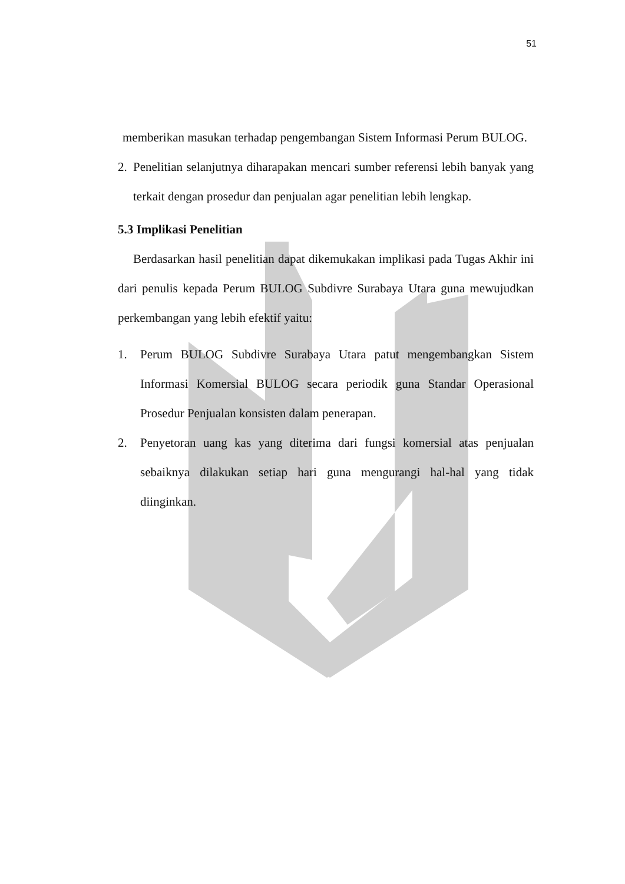51
memberikan masukan terhadap pengembangan Sistem Informasi Perum BULOG.
2. Penelitian selanjutnya diharapakan mencari sumber referensi lebih banyak yang terkait dengan prosedur dan penjualan agar penelitian lebih lengkap.
5.3 Implikasi Penelitian
Berdasarkan hasil penelitian dapat dikemukakan implikasi pada Tugas Akhir ini dari penulis kepada Perum BULOG Subdivre Surabaya Utara guna mewujudkan perkembangan yang lebih efektif yaitu:
1. Perum BULOG Subdivre Surabaya Utara patut mengembangkan Sistem Informasi Komersial BULOG secara periodik guna Standar Operasional Prosedur Penjualan konsisten dalam penerapan.
2. Penyetoran uang kas yang diterima dari fungsi komersial atas penjualan sebaiknya dilakukan setiap hari guna mengurangi hal-hal yang tidak diinginkan.